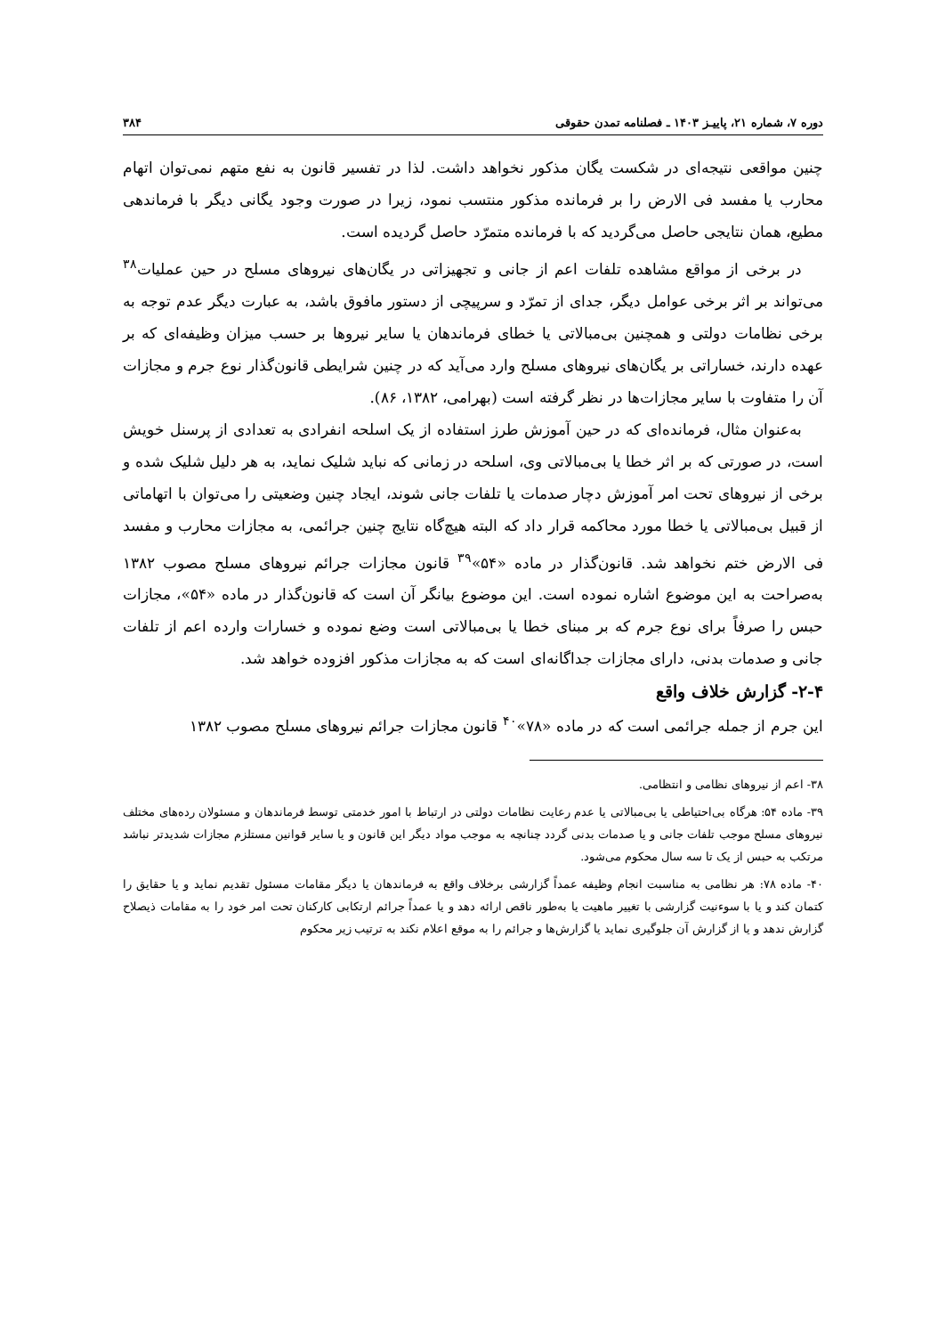دوره ۷، شماره ۲۱، پاییـز ۱۴۰۳ ـ فصلنامه تمدن حقوقی ۳۸۴
چنین مواقعی نتیجه‌ای در شکست یگان مذکور نخواهد داشت. لذا در تفسیر قانون به نفع متهم نمی‌توان اتهام محارب یا مفسد فی الارض را بر فرمانده مذکور منتسب نمود، زیرا در صورت وجود یگانی دیگر با فرماندهی مطیع، همان نتایجی حاصل می‌گردید که با فرمانده متمرّد حاصل گردیده است.
در برخی از مواقع مشاهده تلفات اعم از جانی و تجهیزاتی در یگان‌های نیروهای مسلح در حین عملیات<sup>۳۸</sup> می‌تواند بر اثر برخی عوامل دیگر، جدای از تمرّد و سرپیچی از دستور مافوق باشد، به عبارت دیگر عدم توجه به برخی نظامات دولتی و همچنین بی‌مبالاتی یا خطای فرماندهان یا سایر نیروها بر حسب میزان وظیفه‌ای که بر عهده دارند، خساراتی بر یگان‌های نیروهای مسلح وارد می‌آید که در چنین شرایطی قانون‌گذار نوع جرم و مجازات آن را متفاوت با سایر مجازات‌ها در نظر گرفته است (بهرامی، ۱۳۸۲، ۸۶).
به‌عنوان مثال، فرمانده‌ای که در حین آموزش طرز استفاده از یک اسلحه انفرادی به تعدادی از پرسنل خویش است، در صورتی که بر اثر خطا یا بی‌مبالاتی وی، اسلحه در زمانی که نباید شلیک نماید، به هر دلیل شلیک شده و برخی از نیروهای تحت امر آموزش دچار صدمات یا تلفات جانی شوند، ایجاد چنین وضعیتی را می‌توان با اتهاماتی از قبیل بی‌مبالاتی یا خطا مورد محاکمه قرار داد که البته هیچ‌گاه نتایج چنین جرائمی، به مجازات محارب و مفسد فی الارض ختم نخواهد شد. قانون‌گذار در ماده «۵۴»<sup>۳۹</sup> قانون مجازات جرائم نیروهای مسلح مصوب ۱۳۸۲ به‌صراحت به این موضوع اشاره نموده است. این موضوع بیانگر آن است که قانون‌گذار در ماده «۵۴»، مجازات حبس را صرفاً برای نوع جرم که بر مبنای خطا یا بی‌مبالاتی است وضع نموده و خسارات وارده اعم از تلفات جانی و صدمات بدنی، دارای مجازات جداگانه‌ای است که به مجازات مذکور افزوده خواهد شد.
۲-۴- گزارش خلاف واقع
این جرم از جمله جرائمی است که در ماده «۷۸»<sup>۴۰</sup> قانون مجازات جرائم نیروهای مسلح مصوب ۱۳۸۲
۳۸- اعم از نیروهای نظامی و انتظامی.
۳۹- ماده ۵۴: هرگاه بی‌احتیاطی یا بی‌مبالاتی یا عدم رعایت نظامات دولتی در ارتباط با امور خدمتی توسط فرماندهان و مسئولان رده‌های مختلف نیروهای مسلح موجب تلفات جانی و یا صدمات بدنی گردد چنانچه به موجب مواد دیگر این قانون و یا سایر قوانین مستلزم مجازات شدیدتر نباشد مرتکب به حبس از یک تا سه سال محکوم می‌شود.
۴۰- ماده ۷۸: هر نظامی به مناسبت انجام وظیفه عمداً گزارشی برخلاف واقع به فرماندهان یا دیگر مقامات مسئول تقدیم نماید و یا حقایق را کتمان کند و یا با سوءنیت گزارشی با تغییر ماهیت یا به‌طور ناقص ارائه دهد و یا عمداً جرائم ارتکابی کارکنان تحت امر خود را به مقامات ذیصلاح گزارش ندهد و یا از گزارش آن جلوگیری نماید یا گزارش‌ها و جرائم را به موقع اعلام نکند به ترتیب زیر محکوم